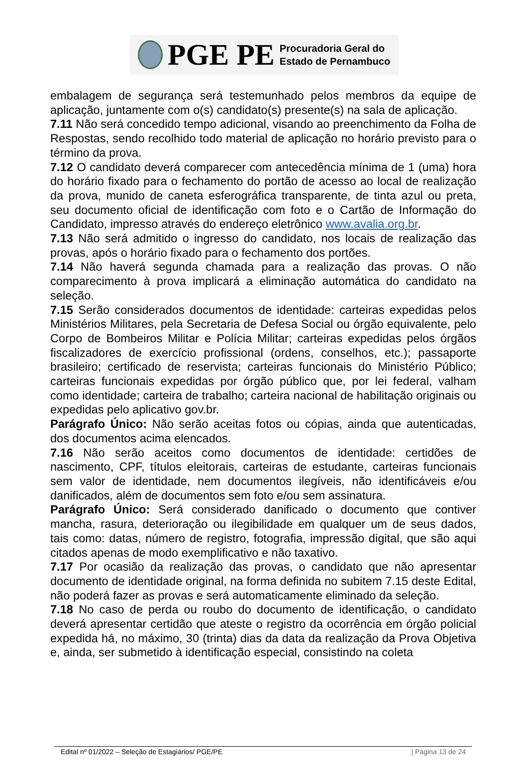PGE PE
Procuradoria Geral do
Estado de Pernambuco
embalagem de segurança será testemunhado pelos membros da equipe de aplicação, juntamente com o(s) candidato(s) presente(s) na sala de aplicação.
7.11 Não será concedido tempo adicional, visando ao preenchimento da Folha de Respostas, sendo recolhido todo material de aplicação no horário previsto para o término da prova.
7.12 O candidato deverá comparecer com antecedência mínima de 1 (uma) hora do horário fixado para o fechamento do portão de acesso ao local de realização da prova, munido de caneta esferográfica transparente, de tinta azul ou preta, seu documento oficial de identificação com foto e o Cartão de Informação do Candidato, impresso através do endereço eletrônico www.avalia.org.br.
7.13 Não será admitido o ingresso do candidato, nos locais de realização das provas, após o horário fixado para o fechamento dos portões.
7.14 Não haverá segunda chamada para a realização das provas. O não comparecimento à prova implicará a eliminação automática do candidato na seleção.
7.15 Serão considerados documentos de identidade: carteiras expedidas pelos Ministérios Militares, pela Secretaria de Defesa Social ou órgão equivalente, pelo Corpo de Bombeiros Militar e Polícia Militar; carteiras expedidas pelos órgãos fiscalizadores de exercício profissional (ordens, conselhos, etc.); passaporte brasileiro; certificado de reservista; carteiras funcionais do Ministério Público; carteiras funcionais expedidas por órgão público que, por lei federal, valham como identidade; carteira de trabalho; carteira nacional de habilitação originais ou expedidas pelo aplicativo gov.br.
Parágrafo Único: Não serão aceitas fotos ou cópias, ainda que autenticadas, dos documentos acima elencados.
7.16 Não serão aceitos como documentos de identidade: certidões de nascimento, CPF, títulos eleitorais, carteiras de estudante, carteiras funcionais sem valor de identidade, nem documentos ilegíveis, não identificáveis e/ou danificados, além de documentos sem foto e/ou sem assinatura.
Parágrafo Único: Será considerado danificado o documento que contiver mancha, rasura, deterioração ou ilegibilidade em qualquer um de seus dados, tais como: datas, número de registro, fotografia, impressão digital, que são aqui citados apenas de modo exemplificativo e não taxativo.
7.17 Por ocasião da realização das provas, o candidato que não apresentar documento de identidade original, na forma definida no subitem 7.15 deste Edital, não poderá fazer as provas e será automaticamente eliminado da seleção.
7.18 No caso de perda ou roubo do documento de identificação, o candidato deverá apresentar certidão que ateste o registro da ocorrência em órgão policial expedida há, no máximo, 30 (trinta) dias da data da realização da Prova Objetiva e, ainda, ser submetido à identificação especial, consistindo na coleta
Edital nº 01/2022 – Seleção de Estagiários/ PGE/PE | Página 13 de 24